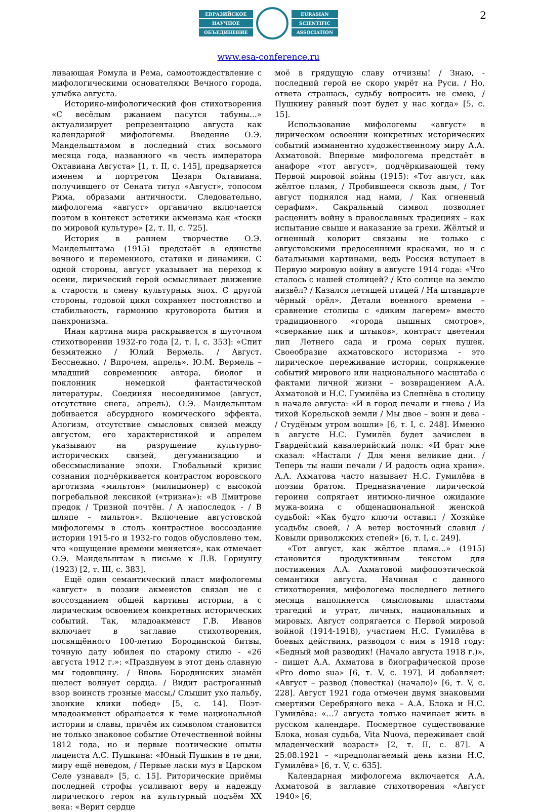2
ЕВРАЗИЙСКОЕ
НАУЧНОЕ
ОБЪЕДИНЕНИЕ
EURASIAN
SCIENTIFIC
ASSOCIATION
www.esa-conference.ru
ливающая Ромула и Рема, самоотождествление с мифологическими основателями Вечного города, улыбка августа.
Историко-мифологический фон стихотворения «С весёлым ржанием пасутся табуны...» актуализирует репрезентацию августа как календарной мифологемы. Введение О.Э. Мандельштамом в последний стих восьмого месяца года, названного «в честь императора Октавиана Августа» [1, т. II, с. 145], предваряется именем и портретом Цезаря Октавиана, получившего от Сената титул «Август», топосом Рима, образами античности. Следовательно, мифологема «август» органично включается поэтом в контекст эстетики акмеизма как «тоски по мировой культуре» [2, т. II, с. 725].
История в раннем творчестве О.Э. Мандельштама (1915) предстаёт в единстве вечного и переменного, статики и динамики. С одной стороны, август указывает на переход к осени, лирический герой осмысливает движение к старости и смену культурных эпох. С другой стороны, годовой цикл сохраняет постоянство и стабильность, гармонию круговорота бытия и панхронизма.
Иная картина мира раскрывается в шуточном стихотворении 1932-го года [2, т. I, с. 353]: «Спит безмятежно / Юлий Вермель. / Август. Бесснежно. / Впрочем, апрель». Ю.М. Вермель – младший современник автора, биолог и поклонник немецкой фантастической литературы. Соединяя несоединимое (август, отсутствие снега, апрель), О.Э. Мандельштам добивается абсурдного комического эффекта. Алогизм, отсутствие смысловых связей между августом, его характеристикой и апрелем указывают на разрушение культурно-исторических связей, дегуманизацию и обессмысливание эпохи. Глобальный кризис сознания подчёркивается контрастом воровского арготизма «мильтон» (милиционер) с высокой погребальной лексикой («тризна»): «В Дмитрове предок / Тризной почтён. / А напоследок - / В шляпе – мильтон». Включение августовской мифологемы в столь контрастное воссоздание истории 1915-го и 1932-го годов обусловлено тем, что «ощущение времени меняется», как отмечает О.Э. Мандельштам в письме к Л.В. Горнунгу (1923) [2, т. III, с. 383].
Ещё один семантический пласт мифологемы «август» в поэзии акмеистов связан не с воссозданием общей картины истории, а с лирическим освоением конкретных исторических событий. Так, младоакмеист Г.В. Иванов включает в заглавие стихотворения, посвящённого 100-летию Бородинской битвы, точную дату юбилея по старому стилю - «26 августа 1912 г.»: «Празднуем в этот день славную мы годовщину. / Вновь Бородинских знамён шелест волнует сердца. / Видит растроганный взор воинств грозные массы,/ Слышит ухо пальбу, звонкие клики побед» [5, с. 14]. Поэт-младоакмеист обращается к теме национальной истории и славы, причём их символом становится не только знаковое событие Отечественной войны 1812 года, но и первые поэтические опыты лицеиста А.С. Пушкина: «Юный Пушкин в те дни, миру ещё неведом, / Первые ласки муз в Царском Селе узнавал» [5, с. 15]. Риторические приёмы последней строфы усиливают веру и надежду лирического героя на культурный подъём XX века: «Верит сердце
моё в грядущую славу отчизны! / Знаю, - последний герой не скоро умрёт на Руси. / Но, ответа страшась, судьбу вопросить не смею, / Пушкину равный поэт будет у нас когда» [5, с. 15].
Использование мифологемы «август» в лирическом освоении конкретных исторических событий имманентно художественному миру А.А. Ахматовой. Впервые мифологема предстаёт в анафоре «тот август», подчёркивающей тему Первой мировой войны (1915): «Тот август, как жёлтое пламя, / Пробившееся сквозь дым, / Тот август поднялся над нами, / Как огненный серафим». Сакральный символ позволяет расценить войну в православных традициях – как испытание свыше и наказание за грехи. Жёлтый и огненный колорит связаны не только с августовскими предосенними красками, но и с батальными картинами, ведь Россия вступает в Первую мировую войну в августе 1914 года: «Что сталось с нашей столицей? / Кто солнце на землю низвёл? / Казался летящей птицей / На штандарте чёрный орёл». Детали военного времени – сравнение столицы с «диким лагерем» вместо традиционного «города пышных смотров», «сверкание пик и штыков», контраст цветения лип Летнего сада и грома серых пушек. Своеобразие ахматовского историзма - это лирическое переживание истории, сопряжение событий мирового или национального масштаба с фактами личной жизни – возвращением А.А. Ахматовой и Н.С. Гумилёва из Слепнёва в столицу в начале августа: «И в город печали и гнева / Из тихой Корельской земли / Мы двое – воин и дева - / Студёным утром вошли» [6, т. I, с. 248]. Именно в августе Н.С. Гумилёв будет зачислен в Гвардейский кавалерийский полк: «И брат мне сказал: «Настали / Для меня великие дни. / Теперь ты наши печали / И радость одна храни». А.А. Ахматова часто называет Н.С. Гумилёва в поэзии братом. Предназначение лирической героини сопрягает интимно-личное ожидание мужа-воина с общенациональной женской судьбой: «Как будто ключи оставил / Хозяйке усадьбы своей, / А ветер восточный славил / Ковыли приволжских степей» [6, т. I, с. 249].
«Тот август, как жёлтое пламя...» (1915) становится продуктивным текстом для постижения А.А. Ахматовой мифопоэтической семантики августа. Начиная с данного стихотворения, мифологема последнего летнего месяца наполняется смысловыми пластами трагедий и утрат, личных, национальных и мировых. Август сопрягается с Первой мировой войной (1914-1918), участием Н.С. Гумилёва в боевых действиях, разводом с ним в 1918 году: «Бедный мой разводик! (Начало августа 1918 г.)», - пишет А.А. Ахматова в биографической прозе «Pro domo sua» [6, т. V, с. 197]. И добавляет: «Август – развод (повестка) (начало)» [6, т. V, с. 228]. Август 1921 года отмечен двумя знаковыми смертями Серебряного века – А.А. Блока и Н.С. Гумилёва: «...7 августа только начинает жить в русском календаре. Посмертное существование Блока, новая судьба, Vita Nuova, переживает свой младенческий возраст» [2, т. II, с. 87]. А 25.08.1921 – «предполагаемый день казни Н.С. Гумилёва» [6, т. V, с. 635].
Календарная мифологема включается А.А. Ахматовой в заглавие стихотворения «Август 1940» [6,